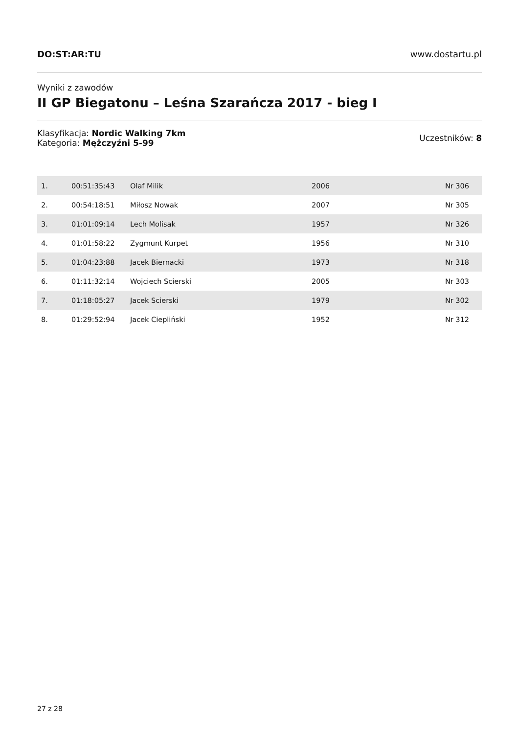DO:ST:AR:TU www.dostartu.pl
Wyniki z zawodów
II GP Biegatonu – Leśna Szarańcza 2017 - bieg I
Klasyfikacja: Nordic Walking 7km
Kategoria: Mężczyźni 5-99
Uczestników: 8
| 1. | 00:51:35:43 | Olaf Milik | 2006 | Nr 306 |
| 2. | 00:54:18:51 | Miłosz Nowak | 2007 | Nr 305 |
| 3. | 01:01:09:14 | Lech Molisak | 1957 | Nr 326 |
| 4. | 01:01:58:22 | Zygmunt Kurpet | 1956 | Nr 310 |
| 5. | 01:04:23:88 | Jacek Biernacki | 1973 | Nr 318 |
| 6. | 01:11:32:14 | Wojciech Scierski | 2005 | Nr 303 |
| 7. | 01:18:05:27 | Jacek Scierski | 1979 | Nr 302 |
| 8. | 01:29:52:94 | Jacek Ciepliński | 1952 | Nr 312 |
27 z 28